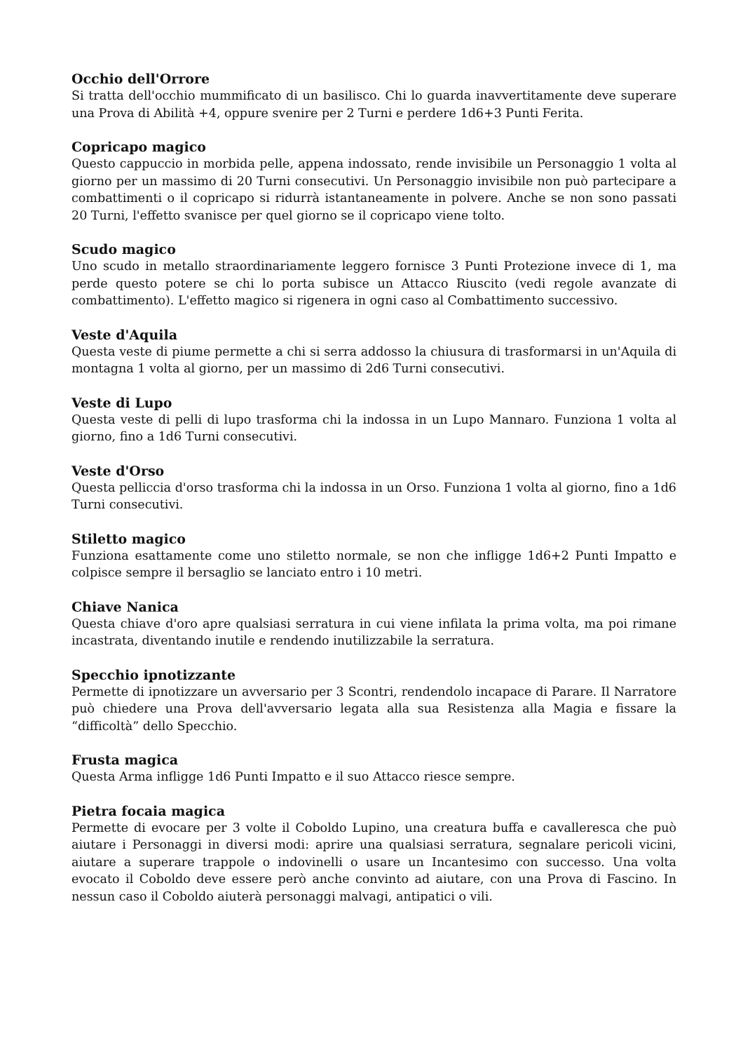Occhio dell'Orrore
Si tratta dell'occhio mummificato di un basilisco. Chi lo guarda inavvertitamente deve superare una Prova di Abilità +4, oppure svenire per 2 Turni e perdere 1d6+3 Punti Ferita.
Copricapo magico
Questo cappuccio in morbida pelle, appena indossato, rende invisibile un Personaggio 1 volta al giorno per un massimo di 20 Turni consecutivi. Un Personaggio invisibile non può partecipare a combattimenti o il copricapo si ridurrà istantaneamente in polvere. Anche se non sono passati 20 Turni, l'effetto svanisce per quel giorno se il copricapo viene tolto.
Scudo magico
Uno scudo in metallo straordinariamente leggero fornisce 3 Punti Protezione invece di 1, ma perde questo potere se chi lo porta subisce un Attacco Riuscito (vedi regole avanzate di combattimento). L'effetto magico si rigenera in ogni caso al Combattimento successivo.
Veste d'Aquila
Questa veste di piume permette a chi si serra addosso la chiusura di trasformarsi in un'Aquila di montagna 1 volta al giorno, per un massimo di 2d6 Turni consecutivi.
Veste di Lupo
Questa veste di pelli di lupo trasforma chi la indossa in un Lupo Mannaro. Funziona 1 volta al giorno, fino a 1d6 Turni consecutivi.
Veste d'Orso
Questa pelliccia d'orso trasforma chi la indossa in un Orso. Funziona 1 volta al giorno, fino a 1d6 Turni consecutivi.
Stiletto magico
Funziona esattamente come uno stiletto normale, se non che infligge 1d6+2 Punti Impatto e colpisce sempre il bersaglio se lanciato entro i 10 metri.
Chiave Nanica
Questa chiave d'oro apre qualsiasi serratura in cui viene infilata la prima volta, ma poi rimane incastrata, diventando inutile e rendendo inutilizzabile la serratura.
Specchio ipnotizzante
Permette di ipnotizzare un avversario per 3 Scontri, rendendolo incapace di Parare. Il Narratore può chiedere una Prova dell'avversario legata alla sua Resistenza alla Magia e fissare la “difficoltà” dello Specchio.
Frusta magica
Questa Arma infligge 1d6 Punti Impatto e il suo Attacco riesce sempre.
Pietra focaia magica
Permette di evocare per 3 volte il Coboldo Lupino, una creatura buffa e cavalleresca che può aiutare i Personaggi in diversi modi: aprire una qualsiasi serratura, segnalare pericoli vicini, aiutare a superare trappole o indovinelli o usare un Incantesimo con successo. Una volta evocato il Coboldo deve essere però anche convinto ad aiutare, con una Prova di Fascino. In nessun caso il Coboldo aiuterà personaggi malvagi, antipatici o vili.